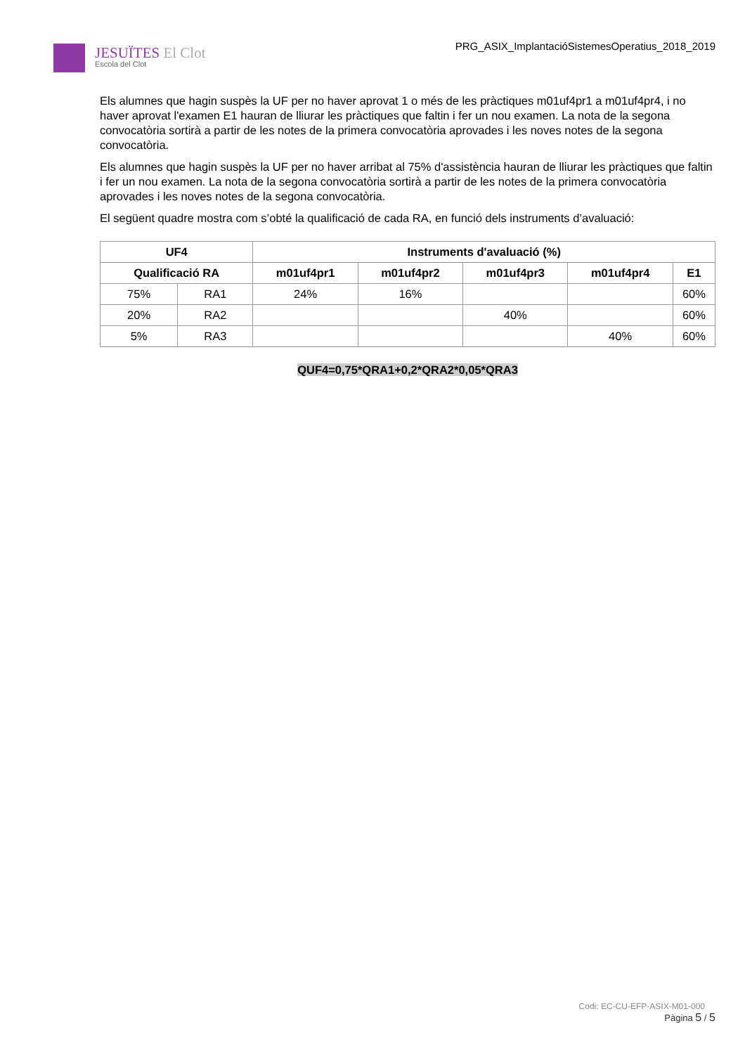JESUÏTES El Clot
Escola del Clot
PRG_ASIX_ImplantacióSistemesOperatius_2018_2019
Els alumnes que hagin suspès la UF per no haver aprovat 1 o més de les pràctiques m01uf4pr1 a m01uf4pr4, i no haver aprovat l'examen E1 hauran de lliurar les pràctiques que faltin i fer un nou examen. La nota de la segona convocatòria sortirà a partir de les notes de la primera convocatòria aprovades i les noves notes de la segona convocatòria.
Els alumnes que hagin suspès la UF per no haver arribat al 75% d'assistència hauran de lliurar les pràctiques que faltin i fer un nou examen. La nota de la segona convocatòria sortirà a partir de les notes de la primera convocatòria aprovades i les noves notes de la segona convocatòria.
El següent quadre mostra com s’obté la qualificació de cada RA, en funció dels instruments d’avaluació:
| UF4 | | Instruments d'avaluació (%) | | | | |
| --- | --- | --- | --- | --- | --- | --- |
| Qualificació RA | | m01uf4pr1 | m01uf4pr2 | m01uf4pr3 | m01uf4pr4 | E1 |
| 75% | RA1 | 24% | 16% | | | 60% |
| 20% | RA2 | | | 40% | | 60% |
| 5% | RA3 | | | | 40% | 60% |
QUF4=0,75*QRA1+0,2*QRA2*0,05*QRA3
Codi: EC-CU-EFP-ASIX-M01-000
Pàgina 5 / 5